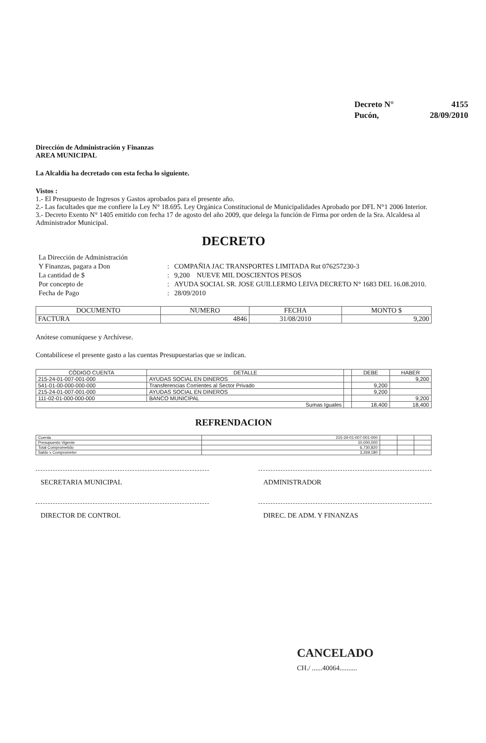| Decreto N° | 4155 |
| Pucón, | 28/09/2010 |
Dirección de Administración y Finanzas
AREA MUNICIPAL
La Alcaldía ha decretado con esta fecha lo siguiente.
Vistos :
1.- El Presupuesto de Ingresos y Gastos aprobados para el presente año.
2.- Las facultades que me confiere la Ley N° 18.695. Ley Orgánica Constitucional de Municipalidades Aprobado por DFL N°1 2006 Interior.
3.- Decreto Exento N° 1405 emitido con fecha 17 de agosto del año 2009, que delega la función de Firma por orden de la Sra. Alcaldesa al Administrador Municipal.
DECRETO
| La Dirección de Administración | | |
| Y Finanzas, pagara a Don | : | COMPAÑIA JAC TRANSPORTES LIMITADA Rut 076257230-3 |
| La cantidad de $ | : | 9,200 NUEVE MIL DOSCIENTOS PESOS |
| Por concepto de | : | AYUDA SOCIAL SR. JOSE GUILLERMO LEIVA DECRETO N° 1683 DEL 16.08.2010. |
| Fecha de Pago | : | 28/09/2010 |
| DOCUMENTO | NUMERO | FECHA | MONTO $ |
| --- | --- | --- | --- |
| FACTURA | 4846 | 31/08/2010 | 9,200 |
Anótese comuníquese y Archívese.
Contabilícese el presente gasto a las cuentas Presupuestarias que se indican.
| CÓDIGO CUENTA | DETALLE | | DEBE | HABER |
| --- | --- | --- | --- | --- |
| 215-24-01-007-001-000 | AYUDAS SOCIAL EN DINEROS | | | 9,200 |
| 541-01-00-000-000-000 | Transferencias Corrientes al Sector Privado | | 9,200 | |
| 215-24-01-007-001-000 | AYUDAS SOCIAL EN DINEROS | | 9,200 | |
| 111-02-01-000-000-000 | BANCO MUNICIPAL | | | 9,200 |
| Sumas Iguales | | | 18,400 | 18,400 |
REFRENDACION
| Cuenta | 215-24-01-007-001-000 | | | |
| Presupuesto Vigente | 10,000,000 | | | |
| Total Comprometido | 6,730,820 | | | |
| Saldo x Comprometer | 3,269,180 | | | |
SECRETARIA MUNICIPAL ADMINISTRADOR
DIRECTOR DE CONTROL DIREC. DE ADM. Y FINANZAS
CANCELADO
CH./ ......40064..........